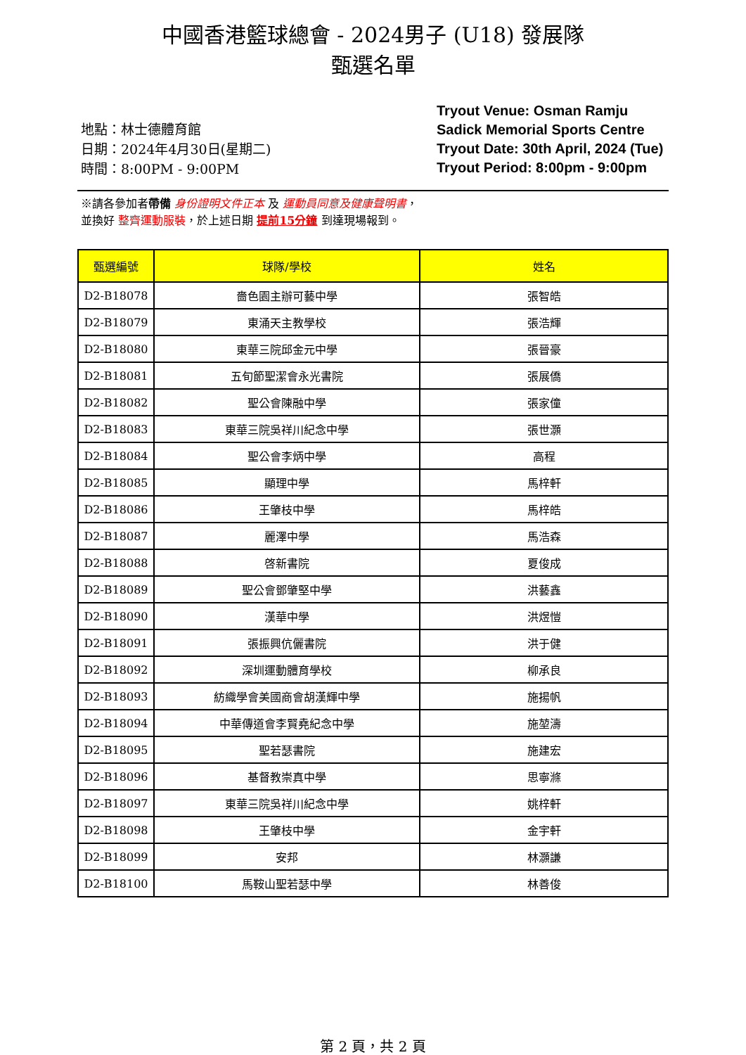中國香港籃球總會 - 2024男子 (U18) 發展隊
甄選名單
地點：林士德體育館
日期：2024年4月30日(星期二)
時間：8:00PM - 9:00PM
Tryout Venue: Osman Ramju Sadick Memorial Sports Centre
Tryout Date: 30th April, 2024 (Tue)
Tryout Period: 8:00pm - 9:00pm
※請各參加者帶備 身份證明文件正本 及 運動員同意及健康聲明書，
並換好 整齊運動服裝，於上述日期 提前15分鐘 到達現場報到。
| 甄選編號 | 球隊/學校 | 姓名 |
| --- | --- | --- |
| D2-B18078 | 嗇色園主辦可藝中學 | 張智皓 |
| D2-B18079 | 東涌天主教學校 | 張浩輝 |
| D2-B18080 | 東華三院邱金元中學 | 張晉豪 |
| D2-B18081 | 五旬節聖潔會永光書院 | 張展僑 |
| D2-B18082 | 聖公會陳融中學 | 張家僮 |
| D2-B18083 | 東華三院吳祥川紀念中學 | 張世灝 |
| D2-B18084 | 聖公會李炳中學 | 高程 |
| D2-B18085 | 顯理中學 | 馬梓軒 |
| D2-B18086 | 王肇枝中學 | 馬梓皓 |
| D2-B18087 | 麗澤中學 | 馬浩森 |
| D2-B18088 | 啓新書院 | 夏俊成 |
| D2-B18089 | 聖公會鄧肇堅中學 | 洪藝鑫 |
| D2-B18090 | 漢華中學 | 洪煜愷 |
| D2-B18091 | 張振興伉儷書院 | 洪于健 |
| D2-B18092 | 深圳運動體育學校 | 柳承良 |
| D2-B18093 | 紡織學會美國商會胡漢輝中學 | 施揚帆 |
| D2-B18094 | 中華傳道會李賢堯紀念中學 | 施堃濤 |
| D2-B18095 | 聖若瑟書院 | 施建宏 |
| D2-B18096 | 基督教崇真中學 | 思寧滌 |
| D2-B18097 | 東華三院吳祥川紀念中學 | 姚梓軒 |
| D2-B18098 | 王肇枝中學 | 金宇軒 |
| D2-B18099 | 安邦 | 林灝謙 |
| D2-B18100 | 馬鞍山聖若瑟中學 | 林善俊 |
第 2 頁，共 2 頁